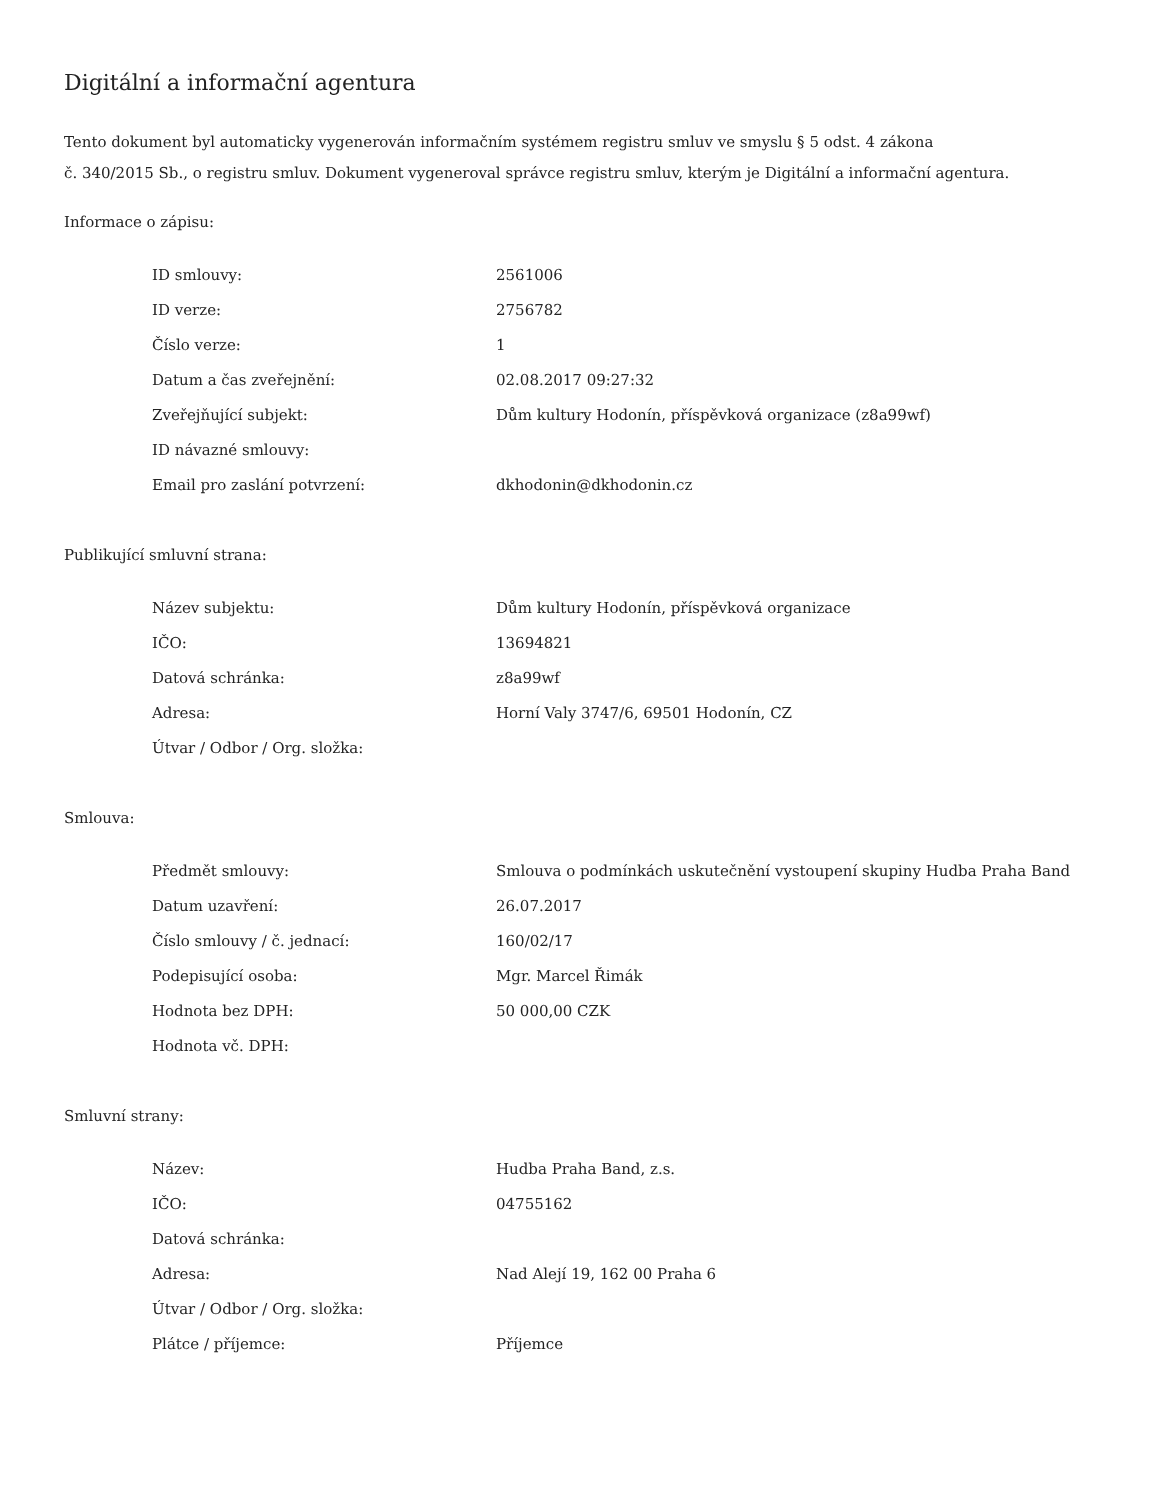Digitální a informační agentura
Tento dokument byl automaticky vygenerován informačním systémem registru smluv ve smyslu § 5 odst. 4 zákona
č. 340/2015 Sb., o registru smluv. Dokument vygeneroval správce registru smluv, kterým je Digitální a informační agentura.
Informace o zápisu:
| ID smlouvy: | 2561006 |
| ID verze: | 2756782 |
| Číslo verze: | 1 |
| Datum a čas zveřejnění: | 02.08.2017 09:27:32 |
| Zveřejňující subjekt: | Dům kultury Hodonín, příspěvková organizace (z8a99wf) |
| ID návazné smlouvy: | |
| Email pro zaslání potvrzení: | dkhodonin@dkhodonin.cz |
Publikující smluvní strana:
| Název subjektu: | Dům kultury Hodonín, příspěvková organizace |
| IČO: | 13694821 |
| Datová schránka: | z8a99wf |
| Adresa: | Horní Valy 3747/6, 69501 Hodonín, CZ |
| Útvar / Odbor / Org. složka: | |
Smlouva:
| Předmět smlouvy: | Smlouva o podmínkách uskutečnění vystoupení skupiny Hudba Praha Band |
| Datum uzavření: | 26.07.2017 |
| Číslo smlouvy / č. jednací: | 160/02/17 |
| Podepisující osoba: | Mgr. Marcel Řimák |
| Hodnota bez DPH: | 50 000,00 CZK |
| Hodnota vč. DPH: | |
Smluvní strany:
| Název: | Hudba Praha Band, z.s. |
| IČO: | 04755162 |
| Datová schránka: | |
| Adresa: | Nad Alejí 19, 162 00 Praha 6 |
| Útvar / Odbor / Org. složka: | |
| Plátce / příjemce: | Příjemce |